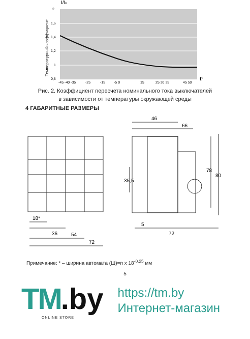I/Iн
2
1,6
1,4
1,2
1
0,8
-45 -40 -35
-25
-15
-5 0
15
25 30 35
45 50
t°
Температурный коэффициент
Рис. 2. Коэффициент пересчета номинального тока выключателей
в зависимости от температуры окружающей среды
4 ГАБАРИТНЫЕ РАЗМЕРЫ
46
66
78
80
35,5
5
72
18*
36
54
72
Примечание: * – ширина автомата (Ш)=n x 18<sup>-0.25</sup> мм
5
TM.by
ONLINE STORE
https://tm.by
Интернет-магазин